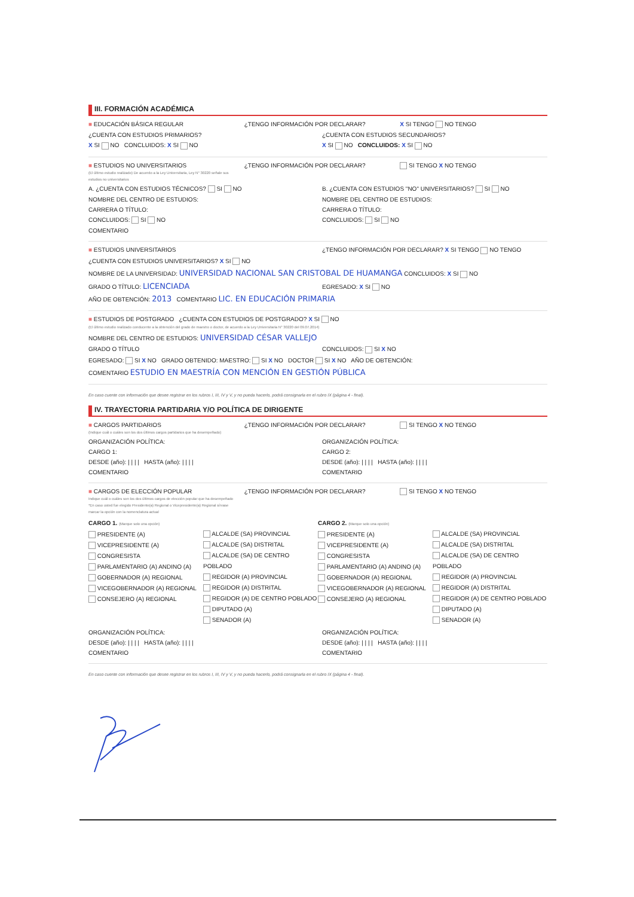III. FORMACIÓN ACADÉMICA
■ EDUCACIÓN BÁSICA REGULAR ¿TENGO INFORMACIÓN POR DECLARAR? X SI TENGO NO TENGO
¿CUENTA CON ESTUDIOS PRIMARIOS? ¿CUENTA CON ESTUDIOS SECUNDARIOS?
X SI NO CONCLUIDOS: X SI NO X SI NO CONCLUIDOS: X SI NO
■ ESTUDIOS NO UNIVERSITARIOS
(El último estudio realizado) De acuerdo a la Ley Universitaria, Ley N° 30220 señale sus estudios no universitarios ¿TENGO INFORMACIÓN POR DECLARAR? SI TENGO X NO TENGO
A. ¿CUENTA CON ESTUDIOS TÉCNICOS? SI NO B. ¿CUENTA CON ESTUDIOS "NO" UNIVERSITARIOS? SI NO
NOMBRE DEL CENTRO DE ESTUDIOS: NOMBRE DEL CENTRO DE ESTUDIOS:
CARRERA O TÍTULO: CARRERA O TÍTULO:
CONCLUIDOS: SI NO CONCLUIDOS: SI NO
COMENTARIO
■ ESTUDIOS UNIVERSITARIOS ¿TENGO INFORMACIÓN POR DECLARAR? X SI TENGO NO TENGO
¿CUENTA CON ESTUDIOS UNIVERSITARIOS? X SI NO
NOMBRE DE LA UNIVERSIDAD: UNIVERSIDAD NACIONAL SAN CRISTOBAL DE HUAMANGA CONCLUIDOS: X SI NO
GRADO O TÍTULO: LICENCIADA EGRESADO: X SI NO
AÑO DE OBTENCIÓN: 2013 COMENTARIO LIC. EN EDUCACIÓN PRIMARIA
■ ESTUDIOS DE POSTGRADO ¿CUENTA CON ESTUDIOS DE POSTGRADO? X SI NO
(El último estudio realizado conducente a la obtención del grado de maestro o doctor, de acuerdo a la Ley Universitaria N° 30220 del 09.07.2014)
NOMBRE DEL CENTRO DE ESTUDIOS: UNIVERSIDAD CÉSAR VALLEJO
GRADO O TÍTULO CONCLUIDOS: SI X NO
EGRESADO: SI X NO GRADO OBTENIDO: MAESTRO: SI X NO DOCTOR SI X NO AÑO DE OBTENCIÓN:
COMENTARIO ESTUDIO EN MAESTRÍA CON MENCIÓN EN GESTIÓN PÚBLICA
En caso cuente con información que desee registrar en los rubros I, III, IV y V, y no pueda hacerlo, podrá consignarla en el rubro IX (página 4 - final).
IV. TRAYECTORIA PARTIDARIA Y/O POLÍTICA DE DIRIGENTE
■ CARGOS PARTIDARIOS
(Indique cuál o cuáles son los dos últimos cargos partidarios que ha desempeñado) ¿TENGO INFORMACIÓN POR DECLARAR? SI TENGO X NO TENGO
ORGANIZACIÓN POLÍTICA: ORGANIZACIÓN POLÍTICA:
CARGO 1: CARGO 2:
DESDE (año): | | | | HASTA (año): | | | | DESDE (año): | | | | HASTA (año): | | | |
COMENTARIO COMENTARIO
■ CARGOS DE ELECCIÓN POPULAR
Indique cuál o cuáles son los dos últimos cargos de elección popular que ha desempeñado
*En caso usted fue elegido Presidente(a) Regional o Vicepresidente(a) Regional sírvase marcar la opción con la nomenclatura actual ¿TENGO INFORMACIÓN POR DECLARAR? SI TENGO X NO TENGO
CARGO 1. (Marque solo una opción)
PRESIDENTE (A)
VICEPRESIDENTE (A)
CONGRESISTA
PARLAMENTARIO (A) ANDINO (A)
GOBERNADOR (A) REGIONAL
VICEGOBERNADOR (A) REGIONAL
CONSEJERO (A) REGIONAL
ALCALDE (SA) PROVINCIAL
ALCALDE (SA) DISTRITAL
ALCALDE (SA) DE CENTRO POBLADO
REGIDOR (A) PROVINCIAL
REGIDOR (A) DISTRITAL
REGIDOR (A) DE CENTRO POBLADO
DIPUTADO (A)
SENADOR (A)
CARGO 2. (Marque solo una opción)
PRESIDENTE (A)
VICEPRESIDENTE (A)
CONGRESISTA
PARLAMENTARIO (A) ANDINO (A)
GOBERNADOR (A) REGIONAL
VICEGOBERNADOR (A) REGIONAL
CONSEJERO (A) REGIONAL
ALCALDE (SA) PROVINCIAL
ALCALDE (SA) DISTRITAL
ALCALDE (SA) DE CENTRO POBLADO
REGIDOR (A) PROVINCIAL
REGIDOR (A) DISTRITAL
REGIDOR (A) DE CENTRO POBLADO
DIPUTADO (A)
SENADOR (A)
ORGANIZACIÓN POLÍTICA: ORGANIZACIÓN POLÍTICA:
DESDE (año): | | | | HASTA (año): | | | | DESDE (año): | | | | HASTA (año): | | | |
COMENTARIO COMENTARIO
En caso cuente con información que desee registrar en los rubros I, III, IV y V, y no pueda hacerlo, podrá consignarla en el rubro IX (página 4 - final).